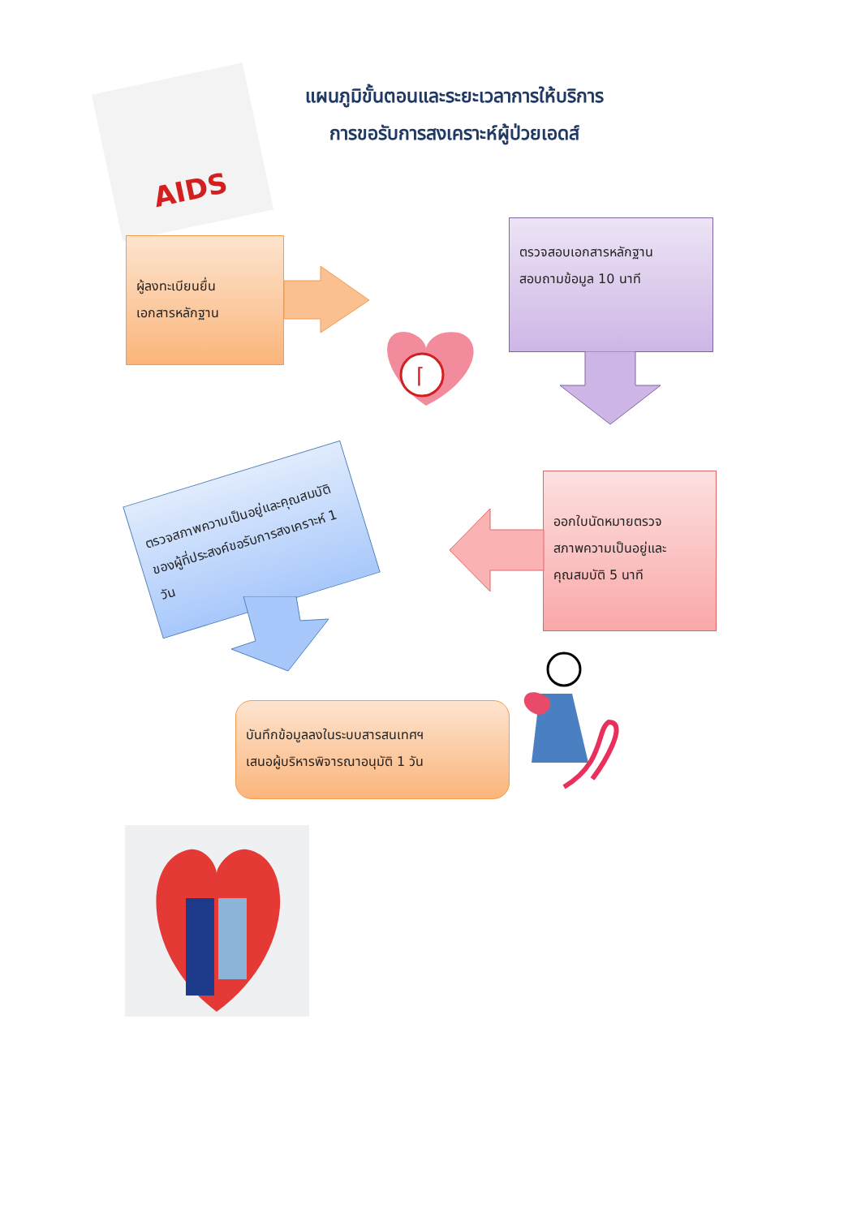AIDS
แผนภูมิขั้นตอนและระยะเวลาการให้บริการ
การขอรับการสงเคราะห์ผู้ป่วยเอดส์
ผู้ลงทะเบียนยื่น
เอกสารหลักฐาน
ตรวจสอบเอกสารหลักฐาน
สอบถามข้อมูล 10 นาที
⌈
ตรวจสภาพความเป็นอยู่และคุณสมบัติของผู้ที่ประสงค์ขอรับการสงเคราะห์ 1 วัน
ออกใบนัดหมายตรวจ
สภาพความเป็นอยู่และ
คุณสมบัติ 5 นาที
บันทึกข้อมูลลงในระบบสารสนเทศฯ
เสนอผู้บริหารพิจารณาอนุมัติ 1 วัน